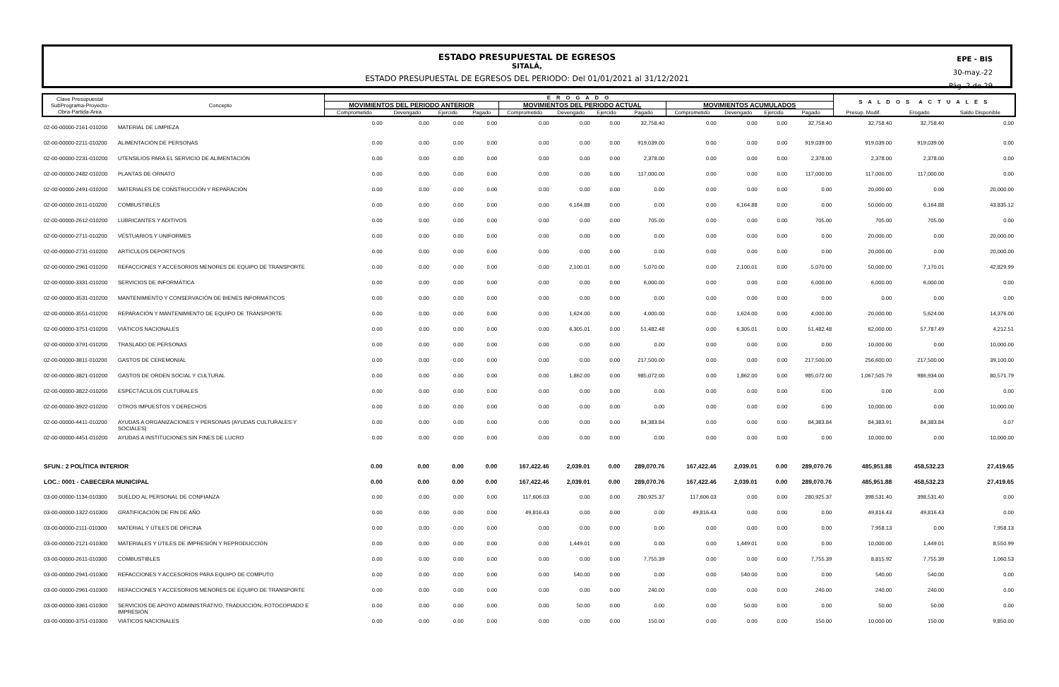ESTADO PRESUPUESTAL DE EGRESOS
SITALÁ,
ESTADO PRESUPUESTAL DE EGRESOS DEL PERIODO: Del 01/01/2021 al 31/12/2021
EPE - BIS
30-may.-22
Pág. 2 de 29
| Clave Presupuestal SubPrograma-Proyecto- Obra-Partida-Area | Concepto | E R O G A D O | | | | | | | | | | | | S A L D O S A C T U A L E S | | |
| --- | --- | --- | --- | --- | --- | --- | --- | --- | --- | --- | --- | --- | --- | --- | --- | --- |
| | | MOVIMIENTOS DEL PERIODO ANTERIOR | | | | MOVIMIENTOS DEL PERIODO ACTUAL | | | | MOVIMIENTOS ACUMULADOS | | | | | | |
| | | Comprometido | Devengado | Ejercido | Pagado | Comprometido | Devengado | Ejercido | Pagado | Comprometido | Devengado | Ejercido | Pagado | Presup. Modif. | Erogado | Saldo Disponible |
| 02-00-00000-2161-010200 | MATERIAL DE LIMPIEZA | 0.00 | 0.00 | 0.00 | 0.00 | 0.00 | 0.00 | 0.00 | 32,758.40 | 0.00 | 0.00 | 0.00 | 32,758.40 | 32,758.40 | 32,758.40 | 0.00 |
| 02-00-00000-2211-010200 | ALIMENTACIÓN DE PERSONAS | 0.00 | 0.00 | 0.00 | 0.00 | 0.00 | 0.00 | 0.00 | 919,039.00 | 0.00 | 0.00 | 0.00 | 919,039.00 | 919,039.00 | 919,039.00 | 0.00 |
| 02-00-00000-2231-010200 | UTENSILIOS PARA EL SERVICIO DE ALIMENTACIÓN | 0.00 | 0.00 | 0.00 | 0.00 | 0.00 | 0.00 | 0.00 | 2,378.00 | 0.00 | 0.00 | 0.00 | 2,378.00 | 2,378.00 | 2,378.00 | 0.00 |
| 02-00-00000-2482-010200 | PLANTAS DE ORNATO | 0.00 | 0.00 | 0.00 | 0.00 | 0.00 | 0.00 | 0.00 | 117,000.00 | 0.00 | 0.00 | 0.00 | 117,000.00 | 117,000.00 | 117,000.00 | 0.00 |
| 02-00-00000-2491-010200 | MATERIALES DE CONSTRUCCIÓN Y REPARACIÓN | 0.00 | 0.00 | 0.00 | 0.00 | 0.00 | 0.00 | 0.00 | 0.00 | 0.00 | 0.00 | 0.00 | 0.00 | 20,000.00 | 0.00 | 20,000.00 |
| 02-00-00000-2611-010200 | COMBUSTIBLES | 0.00 | 0.00 | 0.00 | 0.00 | 0.00 | 6,164.88 | 0.00 | 0.00 | 0.00 | 6,164.88 | 0.00 | 0.00 | 50,000.00 | 6,164.88 | 43,835.12 |
| 02-00-00000-2612-010200 | LUBRICANTES Y ADITIVOS | 0.00 | 0.00 | 0.00 | 0.00 | 0.00 | 0.00 | 0.00 | 705.00 | 0.00 | 0.00 | 0.00 | 705.00 | 705.00 | 705.00 | 0.00 |
| 02-00-00000-2711-010200 | VESTUARIOS Y UNIFORMES | 0.00 | 0.00 | 0.00 | 0.00 | 0.00 | 0.00 | 0.00 | 0.00 | 0.00 | 0.00 | 0.00 | 0.00 | 20,000.00 | 0.00 | 20,000.00 |
| 02-00-00000-2731-010200 | ARTÍCULOS DEPORTIVOS | 0.00 | 0.00 | 0.00 | 0.00 | 0.00 | 0.00 | 0.00 | 0.00 | 0.00 | 0.00 | 0.00 | 0.00 | 20,000.00 | 0.00 | 20,000.00 |
| 02-00-00000-2961-010200 | REFACCIONES Y ACCESORIOS MENORES DE EQUIPO DE TRANSPORTE | 0.00 | 0.00 | 0.00 | 0.00 | 0.00 | 2,100.01 | 0.00 | 5,070.00 | 0.00 | 2,100.01 | 0.00 | 5,070.00 | 50,000.00 | 7,170.01 | 42,829.99 |
| 02-00-00000-3331-010200 | SERVICIOS DE INFORMÁTICA | 0.00 | 0.00 | 0.00 | 0.00 | 0.00 | 0.00 | 0.00 | 6,000.00 | 0.00 | 0.00 | 0.00 | 6,000.00 | 6,000.00 | 6,000.00 | 0.00 |
| 02-00-00000-3531-010200 | MANTENIMIENTO Y CONSERVACIÓN DE BIENES INFORMÁTICOS | 0.00 | 0.00 | 0.00 | 0.00 | 0.00 | 0.00 | 0.00 | 0.00 | 0.00 | 0.00 | 0.00 | 0.00 | 0.00 | 0.00 | 0.00 |
| 02-00-00000-3551-010200 | REPARACIÓN Y MANTENIMIENTO DE EQUIPO DE TRANSPORTE | 0.00 | 0.00 | 0.00 | 0.00 | 0.00 | 1,624.00 | 0.00 | 4,000.00 | 0.00 | 1,624.00 | 0.00 | 4,000.00 | 20,000.00 | 5,624.00 | 14,376.00 |
| 02-00-00000-3751-010200 | VIÁTICOS NACIONALES | 0.00 | 0.00 | 0.00 | 0.00 | 0.00 | 6,305.01 | 0.00 | 51,482.48 | 0.00 | 6,305.01 | 0.00 | 51,482.48 | 62,000.00 | 57,787.49 | 4,212.51 |
| 02-00-00000-3791-010200 | TRASLADO DE PERSONAS | 0.00 | 0.00 | 0.00 | 0.00 | 0.00 | 0.00 | 0.00 | 0.00 | 0.00 | 0.00 | 0.00 | 0.00 | 10,000.00 | 0.00 | 10,000.00 |
| 02-00-00000-3811-010200 | GASTOS DE CEREMONIAL | 0.00 | 0.00 | 0.00 | 0.00 | 0.00 | 0.00 | 0.00 | 217,500.00 | 0.00 | 0.00 | 0.00 | 217,500.00 | 256,600.00 | 217,500.00 | 39,100.00 |
| 02-00-00000-3821-010200 | GASTOS DE ORDEN SOCIAL Y CULTURAL | 0.00 | 0.00 | 0.00 | 0.00 | 0.00 | 1,862.00 | 0.00 | 985,072.00 | 0.00 | 1,862.00 | 0.00 | 985,072.00 | 1,067,505.79 | 986,934.00 | 80,571.79 |
| 02-00-00000-3822-010200 | ESPECTÁCULOS CULTURALES | 0.00 | 0.00 | 0.00 | 0.00 | 0.00 | 0.00 | 0.00 | 0.00 | 0.00 | 0.00 | 0.00 | 0.00 | 0.00 | 0.00 | 0.00 |
| 02-00-00000-3922-010200 | OTROS IMPUESTOS Y DERECHOS | 0.00 | 0.00 | 0.00 | 0.00 | 0.00 | 0.00 | 0.00 | 0.00 | 0.00 | 0.00 | 0.00 | 0.00 | 10,000.00 | 0.00 | 10,000.00 |
| 02-00-00000-4411-010200 | AYUDAS A ORGANIZACIONES Y PERSONAS (AYUDAS CULTURALES Y SOCIALES) | 0.00 | 0.00 | 0.00 | 0.00 | 0.00 | 0.00 | 0.00 | 84,383.84 | 0.00 | 0.00 | 0.00 | 84,383.84 | 84,383.91 | 84,383.84 | 0.07 |
| 02-00-00000-4451-010200 | AYUDAS A INSTITUCIONES SIN FINES DE LUCRO | 0.00 | 0.00 | 0.00 | 0.00 | 0.00 | 0.00 | 0.00 | 0.00 | 0.00 | 0.00 | 0.00 | 0.00 | 10,000.00 | 0.00 | 10,000.00 |
| SFUN.: 2 POLÍTICA INTERIOR | | 0.00 | 0.00 | 0.00 | 0.00 | 167,422.46 | 2,039.01 | 0.00 | 289,070.76 | 167,422.46 | 2,039.01 | 0.00 | 289,070.76 | 485,951.88 | 458,532.23 | 27,419.65 |
| LOC.: 0001 - CABECERA MUNICIPAL | | 0.00 | 0.00 | 0.00 | 0.00 | 167,422.46 | 2,039.01 | 0.00 | 289,070.76 | 167,422.46 | 2,039.01 | 0.00 | 289,070.76 | 485,951.88 | 458,532.23 | 27,419.65 |
| 03-00-00000-1134-010300 | SUELDO AL PERSONAL DE CONFIANZA | 0.00 | 0.00 | 0.00 | 0.00 | 117,606.03 | 0.00 | 0.00 | 280,925.37 | 117,606.03 | 0.00 | 0.00 | 280,925.37 | 398,531.40 | 398,531.40 | 0.00 |
| 03-00-00000-1322-010300 | GRATIFICACIÓN DE FIN DE AÑO | 0.00 | 0.00 | 0.00 | 0.00 | 49,816.43 | 0.00 | 0.00 | 0.00 | 49,816.43 | 0.00 | 0.00 | 0.00 | 49,816.43 | 49,816.43 | 0.00 |
| 03-00-00000-2111-010300 | MATERIAL Y ÚTILES DE OFICINA | 0.00 | 0.00 | 0.00 | 0.00 | 0.00 | 0.00 | 0.00 | 0.00 | 0.00 | 0.00 | 0.00 | 0.00 | 7,958.13 | 0.00 | 7,958.13 |
| 03-00-00000-2121-010300 | MATERIALES Y ÚTILES DE IMPRESIÓN Y REPRODUCCIÓN | 0.00 | 0.00 | 0.00 | 0.00 | 0.00 | 1,449.01 | 0.00 | 0.00 | 0.00 | 1,449.01 | 0.00 | 0.00 | 10,000.00 | 1,449.01 | 8,550.99 |
| 03-00-00000-2611-010300 | COMBUSTIBLES | 0.00 | 0.00 | 0.00 | 0.00 | 0.00 | 0.00 | 0.00 | 7,755.39 | 0.00 | 0.00 | 0.00 | 7,755.39 | 8,815.92 | 7,755.39 | 1,060.53 |
| 03-00-00000-2941-010300 | REFACCIONES Y ACCESORIOS PARA EQUIPO DE COMPUTO | 0.00 | 0.00 | 0.00 | 0.00 | 0.00 | 540.00 | 0.00 | 0.00 | 0.00 | 540.00 | 0.00 | 0.00 | 540.00 | 540.00 | 0.00 |
| 03-00-00000-2961-010300 | REFACCIONES Y ACCESORIOS MENORES DE EQUIPO DE TRANSPORTE | 0.00 | 0.00 | 0.00 | 0.00 | 0.00 | 0.00 | 0.00 | 240.00 | 0.00 | 0.00 | 0.00 | 240.00 | 240.00 | 240.00 | 0.00 |
| 03-00-00000-3361-010300 | SERVICIOS DE APOYO ADMINISTRATIVO, TRADUCCIÓN, FOTOCOPIADO E IMPRESIÓN | 0.00 | 0.00 | 0.00 | 0.00 | 0.00 | 50.00 | 0.00 | 0.00 | 0.00 | 50.00 | 0.00 | 0.00 | 50.00 | 50.00 | 0.00 |
| 03-00-00000-3751-010300 | VIÁTICOS NACIONALES | 0.00 | 0.00 | 0.00 | 0.00 | 0.00 | 0.00 | 0.00 | 150.00 | 0.00 | 0.00 | 0.00 | 150.00 | 10,000.00 | 150.00 | 9,850.00 |